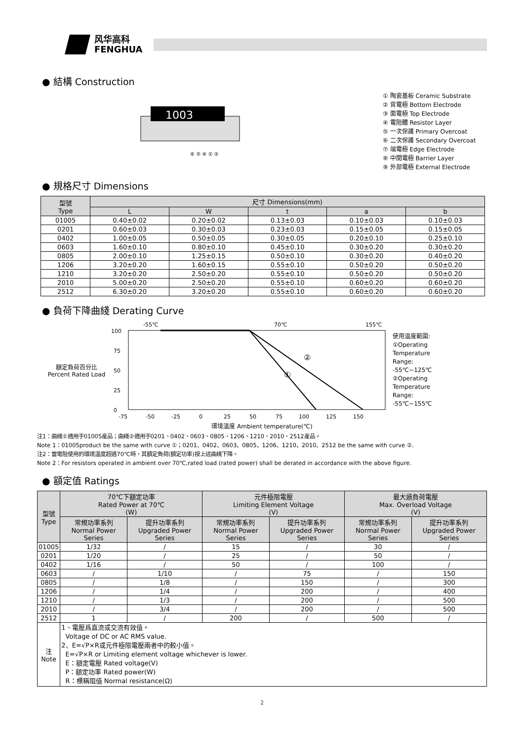风华高科
FENGHUA
● 結構 Construction
1003
⑥ ⑤ ④ ① ②
① 陶瓷基板 Ceramic Substrate
② 背電極 Bottom Electrode
③ 面電極 Top Electrode
④ 電阻體 Resistor Layer
⑤ 一次保護 Primary Overcoat
⑥ 二次保護 Secondary Overcoat
⑦ 端電極 Edge Electrode
⑧ 中間電極 Barrier Layer
⑨ 外部電極 External Electrode
● 規格尺寸 Dimensions
| 型號 Type | 尺寸 Dimensions(mm) | | | | |
| --- | --- | --- | --- | --- | --- |
| | L | W | t | a | b |
| 01005 | 0.40±0.02 | 0.20±0.02 | 0.13±0.03 | 0.10±0.03 | 0.10±0.03 |
| 0201 | 0.60±0.03 | 0.30±0.03 | 0.23±0.03 | 0.15±0.05 | 0.15±0.05 |
| 0402 | 1.00±0.05 | 0.50±0.05 | 0.30±0.05 | 0.20±0.10 | 0.25±0.10 |
| 0603 | 1.60±0.10 | 0.80±0.10 | 0.45±0.10 | 0.30±0.20 | 0.30±0.20 |
| 0805 | 2.00±0.10 | 1.25±0.15 | 0.50±0.10 | 0.30±0.20 | 0.40±0.20 |
| 1206 | 3.20±0.20 | 1.60±0.15 | 0.55±0.10 | 0.50±0.20 | 0.50±0.20 |
| 1210 | 3.20±0.20 | 2.50±0.20 | 0.55±0.10 | 0.50±0.20 | 0.50±0.20 |
| 2010 | 5.00±0.20 | 2.50±0.20 | 0.55±0.10 | 0.60±0.20 | 0.60±0.20 |
| 2512 | 6.30±0.20 | 3.20±0.20 | 0.55±0.10 | 0.60±0.20 | 0.60±0.20 |
● 負荷下降曲綫 Derating Curve
額定負荷百分比
Percent Rated Load
-55℃
70℃
155℃
100
75
50
25
0
②
①
-75
-50
-25
0
25
50
75
100
125
150
使用温度範圍:
①Operating
Temperature
Range:
-55℃~125℃
②Operating
Temperature
Range:
-55℃~155℃
環境溫度 Ambient temperature(℃)
注1：曲綫①適用于01005産品；曲綫②適用于0201、0402、0603、0805、1206、1210、2010、2512産品。
Note 1：01005product be the same with curve ①；0201、0402、0603、0805、1206、1210、2010、2512 be the same with curve ②.
注2：當電阻使用的環境溫度超過70℃時，其額定負荷(額定功率)按上述曲綫下降。
Note 2：For resistors operated in ambient over 70℃,rated load (rated power) shall be derated in accordance with the above figure.
● 額定值 Ratings
| 型號 Type | 70℃下額定功率 Rated Power at 70℃ (W) | | 元件極限電壓 Limiting Element Voltage (V) | | 最大過負荷電壓 Max. Overload Voltage (V) | |
| --- | --- | --- | --- | --- | --- | --- |
| | 常規功率系列 Normal Power Series | 提升功率系列 Upgraded Power Series | 常規功率系列 Normal Power Series | 提升功率系列 Upgraded Power Series | 常規功率系列 Normal Power Series | 提升功率系列 Upgraded Power Series |
| 01005 | 1/32 | / | 15 | / | 30 | / |
| 0201 | 1/20 | / | 25 | / | 50 | / |
| 0402 | 1/16 | / | 50 | / | 100 | / |
| 0603 | / | 1/10 | / | 75 | / | 150 |
| 0805 | / | 1/8 | / | 150 | / | 300 |
| 1206 | / | 1/4 | / | 200 | / | 400 |
| 1210 | / | 1/3 | / | 200 | / | 500 |
| 2010 | / | 3/4 | / | 200 | / | 500 |
| 2512 | 1 | / | 200 | / | 500 | / |
| 注 Note | 1、電壓爲直流或交流有效值。 Voltage of DC or AC RMS value. 2、E=√P×R或元件極限電壓兩者中的較小值。 E=√P×R or Limiting element voltage whichever is lower. E：額定電壓 Rated voltage(V) P：額定功率 Rated power(W) R：標稱阻值 Normal resistance(Ω) | | | | | |
2